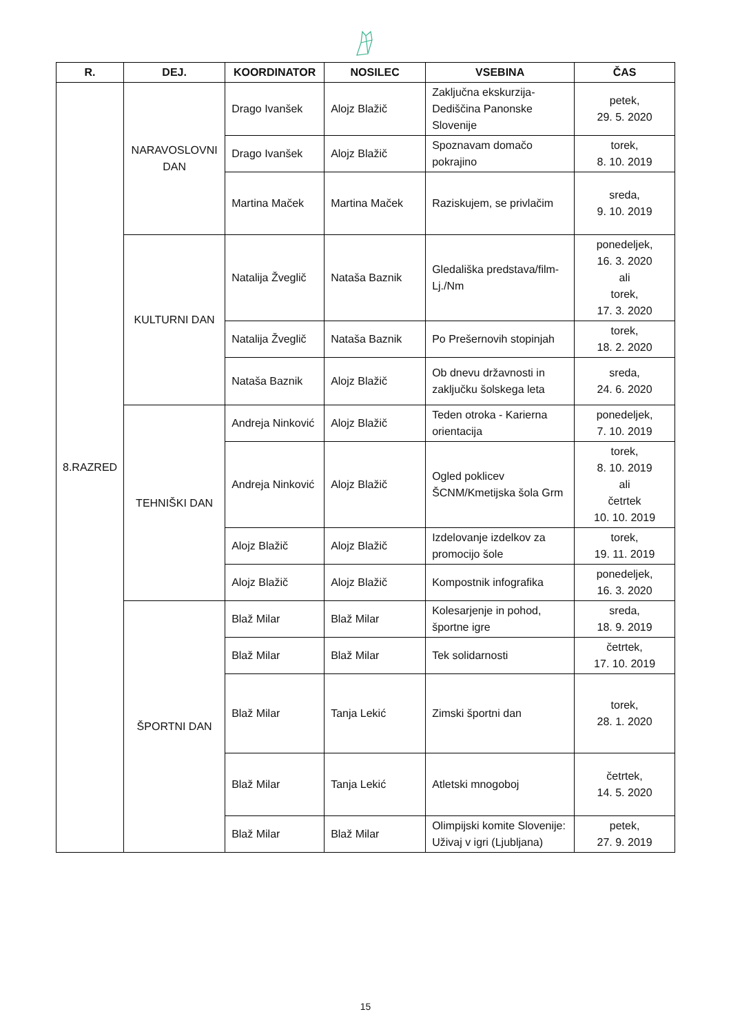| R. | DEJ. | KOORDINATOR | NOSILEC | VSEBINA | ČAS |
| --- | --- | --- | --- | --- | --- |
| 8.RAZRED | NARAVOSLOVNI DAN | Drago Ivanšek | Alojz Blažič | Zaključna ekskurzija-Dediščina Panonske Slovenije | petek, 29. 5. 2020 |
| | | Drago Ivanšek | Alojz Blažič | Spoznavam domačo pokrajino | torek, 8. 10. 2019 |
| | | Martina Maček | Martina Maček | Raziskujem, se privlačim | sreda, 9. 10. 2019 |
| | KULTURNI DAN | Natalija Žveglič | Nataša Baznik | Gledališka predstava/film-Lj./Nm | ponedeljek, 16. 3. 2020 ali torek, 17. 3. 2020 |
| | | Natalija Žveglič | Nataša Baznik | Po Prešernovih stopinjah | torek, 18. 2. 2020 |
| | | Nataša Baznik | Alojz Blažič | Ob dnevu državnosti in zaključku šolskega leta | sreda, 24. 6. 2020 |
| | TEHNIŠKI DAN | Andreja Ninković | Alojz Blažič | Teden otroka - Karierna orientacija | ponedeljek, 7. 10. 2019 |
| | | Andreja Ninković | Alojz Blažič | Ogled poklicev ŠCNM/Kmetijska šola Grm | torek, 8. 10. 2019 ali četrtek 10. 10. 2019 |
| | | Alojz Blažič | Alojz Blažič | Izdelovanje izdelkov za promocijo šole | torek, 19. 11. 2019 |
| | | Alojz Blažič | Alojz Blažič | Kompostnik infografika | ponedeljek, 16. 3. 2020 |
| | ŠPORTNI DAN | Blaž Milar | Blaž Milar | Kolesarjenje in pohod, športne igre | sreda, 18. 9. 2019 |
| | | Blaž Milar | Blaž Milar | Tek solidarnosti | četrtek, 17. 10. 2019 |
| | | Blaž Milar | Tanja Lekić | Zimski športni dan | torek, 28. 1. 2020 |
| | | Blaž Milar | Tanja Lekić | Atletski mnogoboj | četrtek, 14. 5. 2020 |
| | | Blaž Milar | Blaž Milar | Olimpijski komite Slovenije: Uživaj v igri (Ljubljana) | petek, 27. 9. 2019 |
15